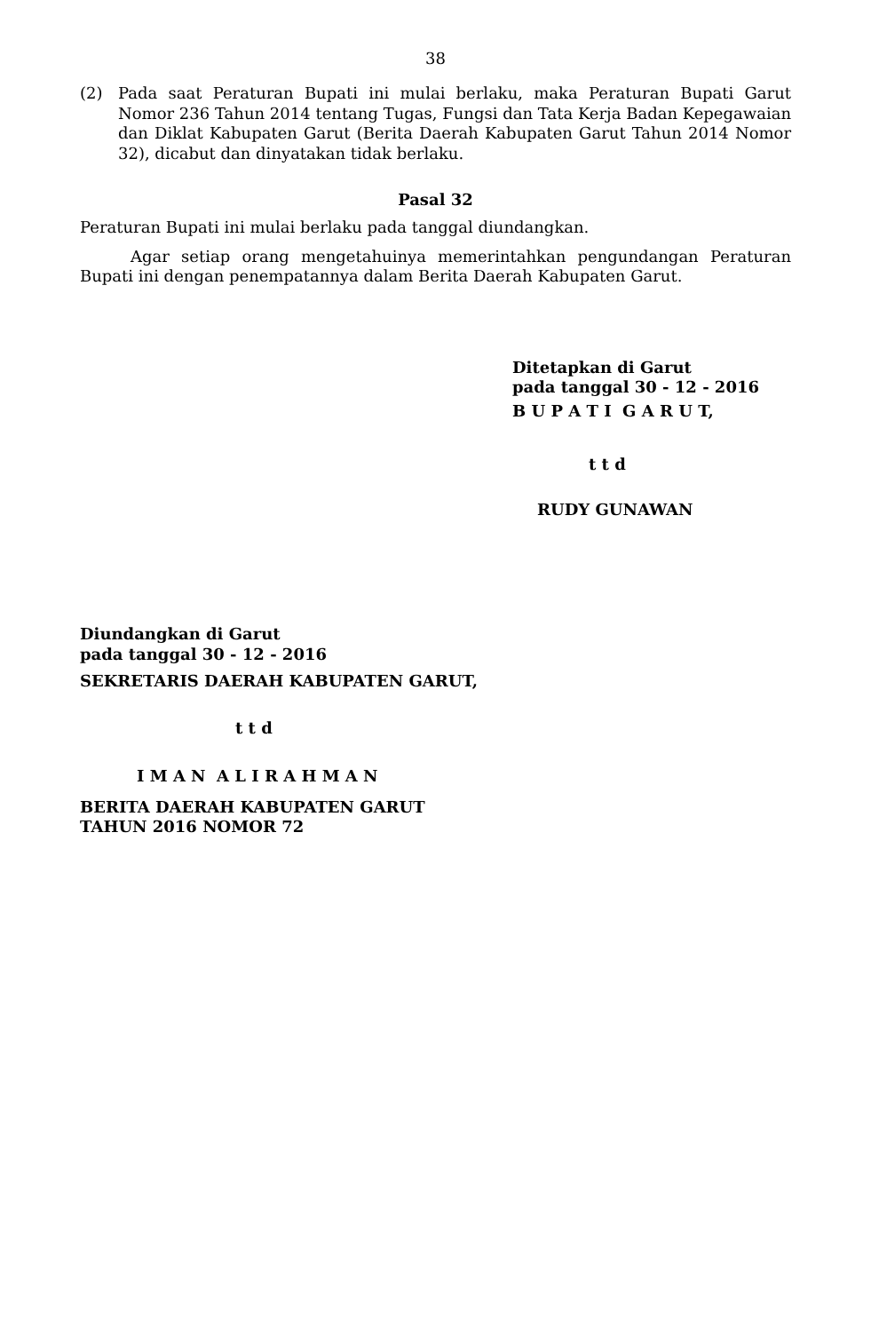38
(2) Pada saat Peraturan Bupati ini mulai berlaku, maka Peraturan Bupati Garut Nomor 236 Tahun 2014 tentang Tugas, Fungsi dan Tata Kerja Badan Kepegawaian dan Diklat Kabupaten Garut (Berita Daerah Kabupaten Garut Tahun 2014 Nomor 32), dicabut dan dinyatakan tidak berlaku.
Pasal 32
Peraturan Bupati ini mulai berlaku pada tanggal diundangkan.
Agar setiap orang mengetahuinya memerintahkan pengundangan Peraturan Bupati ini dengan penempatannya dalam Berita Daerah Kabupaten Garut.
Ditetapkan di Garut
pada tanggal 30 - 12 - 2016
B U P A T I G A R U T,
t t d
RUDY GUNAWAN
Diundangkan di Garut
pada tanggal 30 - 12 - 2016
SEKRETARIS DAERAH KABUPATEN GARUT,
t t d
I M A N A L I R A H M A N
BERITA DAERAH KABUPATEN GARUT
TAHUN 2016 NOMOR 72